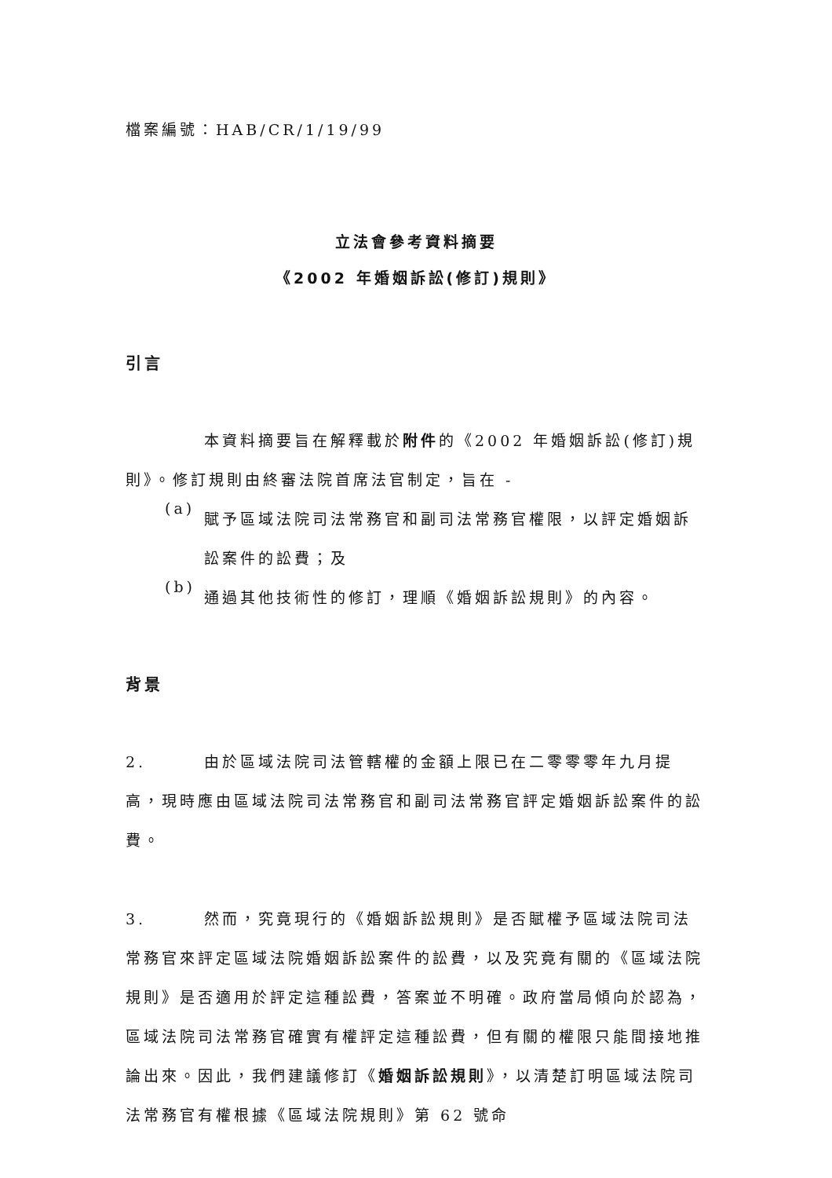檔案編號：HAB/CR/1/19/99
立法會參考資料摘要
《2002 年婚姻訴訟(修訂)規則》
引言
本資料摘要旨在解釋載於附件的《2002 年婚姻訴訟(修訂)規則》。修訂規則由終審法院首席法官制定，旨在 -
(a)
賦予區域法院司法常務官和副司法常務官權限，以評定婚姻訴訟案件的訟費；及
(b)
通過其他技術性的修訂，理順《婚姻訴訟規則》的內容。
背景
2. 由於區域法院司法管轄權的金額上限已在二零零零年九月提高，現時應由區域法院司法常務官和副司法常務官評定婚姻訴訟案件的訟費。
3. 然而，究竟現行的《婚姻訴訟規則》是否賦權予區域法院司法常務官來評定區域法院婚姻訴訟案件的訟費，以及究竟有關的《區域法院規則》是否適用於評定這種訟費，答案並不明確。政府當局傾向於認為，區域法院司法常務官確實有權評定這種訟費，但有關的權限只能間接地推論出來。因此，我們建議修訂《婚姻訴訟規則》，以清楚訂明區域法院司法常務官有權根據《區域法院規則》第 62 號命